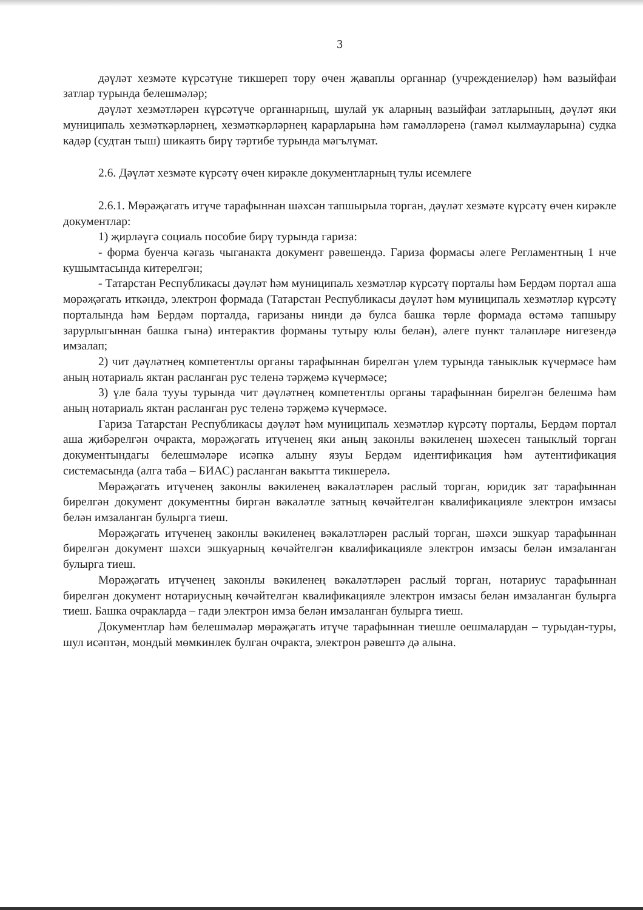3
дәүләт хезмәте күрсәтүне тикшереп тору өчен җаваплы органнар (учреждениеләр) һәм вазыйфаи затлар турында белешмәләр;
дәүләт хезмәтләрен күрсәтүче органнарның, шулай ук аларның вазыйфаи затларының, дәүләт яки муниципаль хезмәткәрләрнең, хезмәткәрләрнең карарларына һәм гамәлләренә (гамәл кылмауларына) судка кадәр (судтан тыш) шикаять бирү тәртибе турында мәгълүмат.
2.6. Дәүләт хезмәте күрсәтү өчен кирәкле документларның тулы исемлеге
2.6.1. Мөрәҗәгать итүче тарафыннан шәхсән тапшырыла торган, дәүләт хезмәте күрсәтү өчен кирәкле документлар:
1) җирләүгә социаль пособие бирү турында гариза:
- форма буенча кәгазь чыганакта документ рәвешендә. Гариза формасы әлеге Регламентның 1 нче кушымтасында китерелгән;
- Татарстан Республикасы дәүләт һәм муниципаль хезмәтләр күрсәтү порталы һәм Бердәм портал аша мөрәҗәгать иткәндә, электрон формада (Татарстан Республикасы дәүләт һәм муниципаль хезмәтләр күрсәтү порталында һәм Бердәм порталда, гаризаны нинди дә булса башка төрле формада өстәмә тапшыру зарурлыгыннан башка гына) интерактив форманы тутыру юлы белән), әлеге пункт таләпләре нигезендә имзалап;
2) чит дәүләтнең компетентлы органы тарафыннан бирелгән үлем турында таныклык күчермәсе һәм аның нотариаль яктан расланган рус теленә тәрҗемә күчермәсе;
3) үле бала тууы турында чит дәүләтнең компетентлы органы тарафыннан бирелгән белешмә һәм аның нотариаль яктан расланган рус теленә тәрҗемә күчермәсе.
Гариза Татарстан Республикасы дәүләт һәм муниципаль хезмәтләр күрсәтү порталы, Бердәм портал аша җибәрелгән очракта, мөрәҗәгать итүченең яки аның законлы вәкиленең шәхесен таныклый торган документындагы белешмәләре исәпкә алыну язуы Бердәм идентификация һәм аутентификация системасында (алга таба – БИАС) расланган вакытта тикшерелә.
Мөрәҗәгать итүченең законлы вәкиленең вәкаләтләрен раслый торган, юридик зат тарафыннан бирелгән документ документны биргән вәкаләтле затның көчәйтелгән квалификацияле электрон имзасы белән имзаланган булырга тиеш.
Мөрәҗәгать итүченең законлы вәкиленең вәкаләтләрен раслый торган, шәхси эшкуар тарафыннан бирелгән документ шәхси эшкуарның көчәйтелгән квалификацияле электрон имзасы белән имзаланган булырга тиеш.
Мөрәҗәгать итүченең законлы вәкиленең вәкаләтләрен раслый торган, нотариус тарафыннан бирелгән документ нотариусның көчәйтелгән квалификацияле электрон имзасы белән имзаланган булырга тиеш. Башка очракларда – гади электрон имза белән имзаланган булырга тиеш.
Документлар һәм белешмәләр мөрәҗәгать итүче тарафыннан тиешле оешмалардан – турыдан-туры, шул исәптән, мондый мөмкинлек булган очракта, электрон рәвештә дә алына.